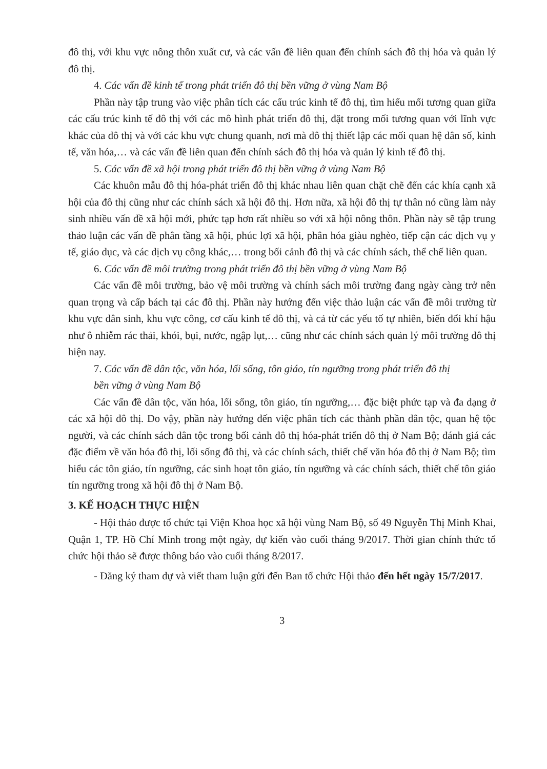đô thị, với khu vực nông thôn xuất cư, và các vấn đề liên quan đến chính sách đô thị hóa và quản lý đô thị.
4. Các vấn đề kinh tế trong phát triển đô thị bền vững ở vùng Nam Bộ
Phần này tập trung vào việc phân tích các cấu trúc kinh tế đô thị, tìm hiểu mối tương quan giữa các cấu trúc kinh tế đô thị với các mô hình phát triển đô thị, đặt trong mối tương quan với lĩnh vực khác của đô thị và với các khu vực chung quanh, nơi mà đô thị thiết lập các mối quan hệ dân số, kinh tế, văn hóa,… và các vấn đề liên quan đến chính sách đô thị hóa và quản lý kinh tế đô thị.
5. Các vấn đề xã hội trong phát triển đô thị bền vững ở vùng Nam Bộ
Các khuôn mẫu đô thị hóa-phát triển đô thị khác nhau liên quan chặt chẽ đến các khía cạnh xã hội của đô thị cũng như các chính sách xã hội đô thị. Hơn nữa, xã hội đô thị tự thân nó cũng làm nảy sinh nhiều vấn đề xã hội mới, phức tạp hơn rất nhiều so với xã hội nông thôn. Phần này sẽ tập trung thảo luận các vấn đề phân tầng xã hội, phúc lợi xã hội, phân hóa giàu nghèo, tiếp cận các dịch vụ y tế, giáo dục, và các dịch vụ công khác,… trong bối cảnh đô thị và các chính sách, thể chế liên quan.
6. Các vấn đề môi trường trong phát triển đô thị bền vững ở vùng Nam Bộ
Các vấn đề môi trường, bảo vệ môi trường và chính sách môi trường đang ngày càng trở nên quan trọng và cấp bách tại các đô thị. Phần này hướng đến việc thảo luận các vấn đề môi trường từ khu vực dân sinh, khu vực công, cơ cấu kinh tế đô thị, và cả từ các yếu tố tự nhiên, biến đổi khí hậu như ô nhiễm rác thải, khói, bụi, nước, ngập lụt,… cũng như các chính sách quản lý môi trường đô thị hiện nay.
7. Các vấn đề dân tộc, văn hóa, lối sống, tôn giáo, tín ngưỡng trong phát triển đô thị
bền vững ở vùng Nam Bộ
Các vấn đề dân tộc, văn hóa, lối sống, tôn giáo, tín ngưỡng,… đặc biệt phức tạp và đa dạng ở các xã hội đô thị. Do vậy, phần này hướng đến việc phân tích các thành phần dân tộc, quan hệ tộc người, và các chính sách dân tộc trong bối cảnh đô thị hóa-phát triển đô thị ở Nam Bộ; đánh giá các đặc điểm về văn hóa đô thị, lối sống đô thị, và các chính sách, thiết chế văn hóa đô thị ở Nam Bộ; tìm hiểu các tôn giáo, tín ngưỡng, các sinh hoạt tôn giáo, tín ngưỡng và các chính sách, thiết chế tôn giáo tín ngưỡng trong xã hội đô thị ở Nam Bộ.
3. KẾ HOẠCH THỰC HIỆN
- Hội thảo được tổ chức tại Viện Khoa học xã hội vùng Nam Bộ, số 49 Nguyễn Thị Minh Khai, Quận 1, TP. Hồ Chí Minh trong một ngày, dự kiến vào cuối tháng 9/2017. Thời gian chính thức tổ chức hội thảo sẽ được thông báo vào cuối tháng 8/2017.
- Đăng ký tham dự và viết tham luận gửi đến Ban tổ chức Hội thảo đến hết ngày 15/7/2017.
3